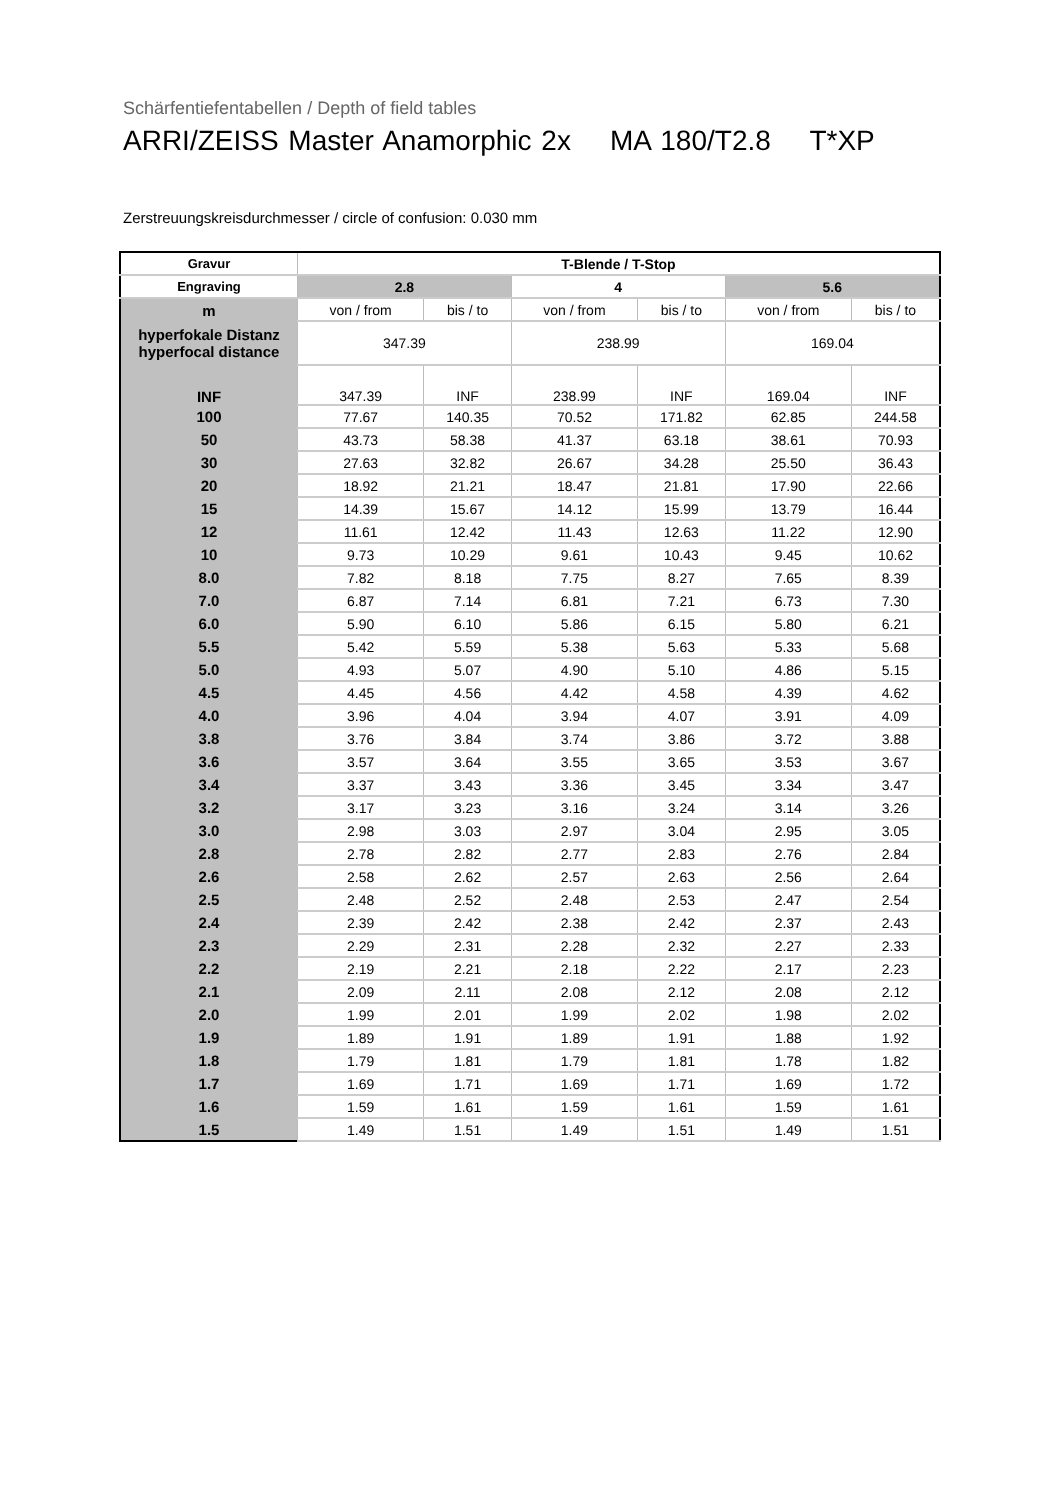Schärfentiefentabellen / Depth of field tables
ARRI/ZEISS Master Anamorphic 2x MA 180/T2.8 T*XP
Zerstreuungskreisdurchmesser / circle of confusion: 0.030 mm
| Gravur | T-Blende / T-Stop | | | | | |
| --- | --- | --- | --- | --- | --- | --- |
| Engraving | 2.8 | | 4 | | 5.6 | |
| m | von / from | bis / to | von / from | bis / to | von / from | bis / to |
| hyperfokale Distanz hyperfocal distance | 347.39 | | 238.99 | | 169.04 | |
| INF | 347.39 | INF | 238.99 | INF | 169.04 | INF |
| 100 | 77.67 | 140.35 | 70.52 | 171.82 | 62.85 | 244.58 |
| 50 | 43.73 | 58.38 | 41.37 | 63.18 | 38.61 | 70.93 |
| 30 | 27.63 | 32.82 | 26.67 | 34.28 | 25.50 | 36.43 |
| 20 | 18.92 | 21.21 | 18.47 | 21.81 | 17.90 | 22.66 |
| 15 | 14.39 | 15.67 | 14.12 | 15.99 | 13.79 | 16.44 |
| 12 | 11.61 | 12.42 | 11.43 | 12.63 | 11.22 | 12.90 |
| 10 | 9.73 | 10.29 | 9.61 | 10.43 | 9.45 | 10.62 |
| 8.0 | 7.82 | 8.18 | 7.75 | 8.27 | 7.65 | 8.39 |
| 7.0 | 6.87 | 7.14 | 6.81 | 7.21 | 6.73 | 7.30 |
| 6.0 | 5.90 | 6.10 | 5.86 | 6.15 | 5.80 | 6.21 |
| 5.5 | 5.42 | 5.59 | 5.38 | 5.63 | 5.33 | 5.68 |
| 5.0 | 4.93 | 5.07 | 4.90 | 5.10 | 4.86 | 5.15 |
| 4.5 | 4.45 | 4.56 | 4.42 | 4.58 | 4.39 | 4.62 |
| 4.0 | 3.96 | 4.04 | 3.94 | 4.07 | 3.91 | 4.09 |
| 3.8 | 3.76 | 3.84 | 3.74 | 3.86 | 3.72 | 3.88 |
| 3.6 | 3.57 | 3.64 | 3.55 | 3.65 | 3.53 | 3.67 |
| 3.4 | 3.37 | 3.43 | 3.36 | 3.45 | 3.34 | 3.47 |
| 3.2 | 3.17 | 3.23 | 3.16 | 3.24 | 3.14 | 3.26 |
| 3.0 | 2.98 | 3.03 | 2.97 | 3.04 | 2.95 | 3.05 |
| 2.8 | 2.78 | 2.82 | 2.77 | 2.83 | 2.76 | 2.84 |
| 2.6 | 2.58 | 2.62 | 2.57 | 2.63 | 2.56 | 2.64 |
| 2.5 | 2.48 | 2.52 | 2.48 | 2.53 | 2.47 | 2.54 |
| 2.4 | 2.39 | 2.42 | 2.38 | 2.42 | 2.37 | 2.43 |
| 2.3 | 2.29 | 2.31 | 2.28 | 2.32 | 2.27 | 2.33 |
| 2.2 | 2.19 | 2.21 | 2.18 | 2.22 | 2.17 | 2.23 |
| 2.1 | 2.09 | 2.11 | 2.08 | 2.12 | 2.08 | 2.12 |
| 2.0 | 1.99 | 2.01 | 1.99 | 2.02 | 1.98 | 2.02 |
| 1.9 | 1.89 | 1.91 | 1.89 | 1.91 | 1.88 | 1.92 |
| 1.8 | 1.79 | 1.81 | 1.79 | 1.81 | 1.78 | 1.82 |
| 1.7 | 1.69 | 1.71 | 1.69 | 1.71 | 1.69 | 1.72 |
| 1.6 | 1.59 | 1.61 | 1.59 | 1.61 | 1.59 | 1.61 |
| 1.5 | 1.49 | 1.51 | 1.49 | 1.51 | 1.49 | 1.51 |